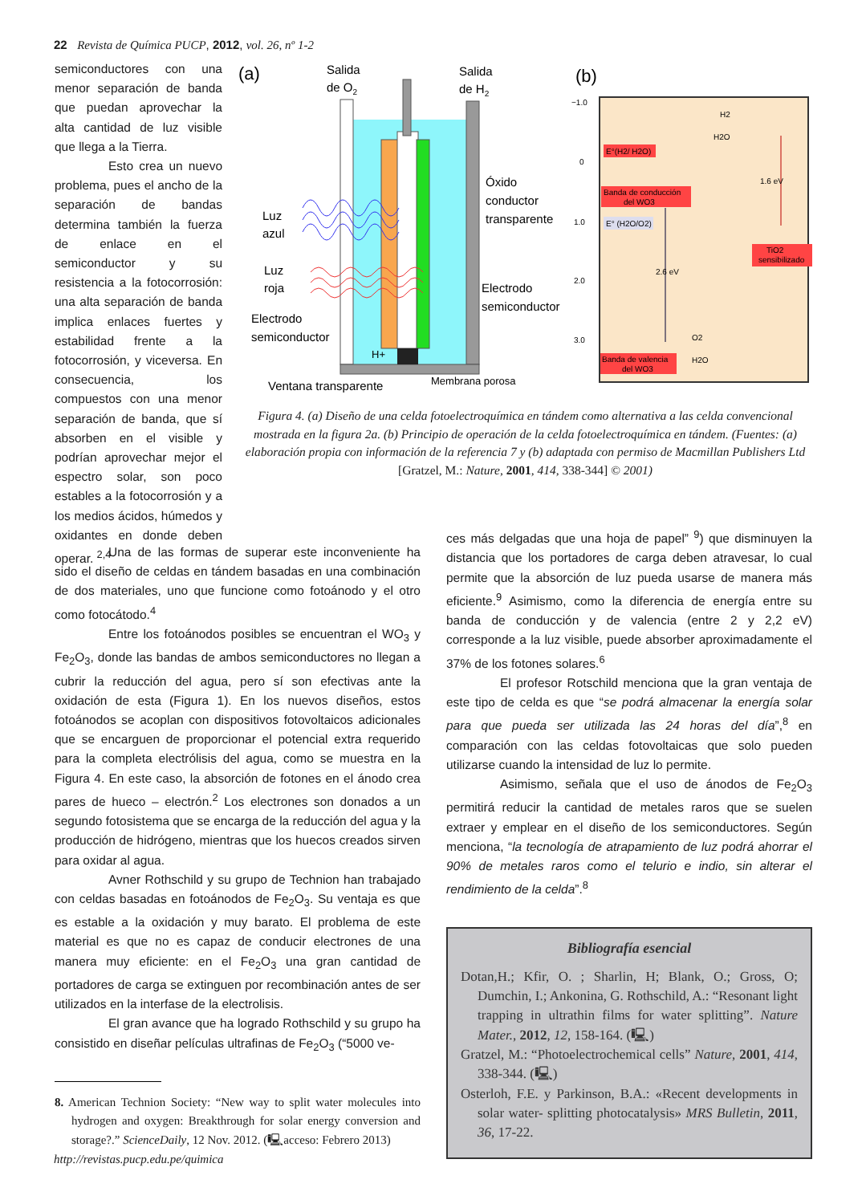22 Revista de Química PUCP, 2012, vol. 26, nº 1-2
semiconductores con una menor separación de banda que puedan aprovechar la alta cantidad de luz visible que llega a la Tierra.
Esto crea un nuevo problema, pues el ancho de la separación de bandas determina también la fuerza de enlace en el semiconductor y su resistencia a la fotocorrosión: una alta separación de banda implica enlaces fuertes y estabilidad frente a la fotocorrosión, y viceversa. En consecuencia, los compuestos con una menor separación de banda, que sí absorben en el visible y podrían aprovechar mejor el espectro solar, son poco estables a la fotocorrosión y a los medios ácidos, húmedos y oxidantes en donde deben operar. <sup>2,4</sup>
(a)
Salida
de O2
Salida
de H2
Luz
azul
Luz
roja
Óxido
conductor
transparente
Electrodo
semiconductor
Electrodo
semiconductor
H+
Ventana transparente
Membrana porosa
(b)
−1.0
0
1.0
2.0
3.0
E°(H2/ H2O)
Banda de conducción
del WO3
E° (H2O/O2)
2.6 eV
1.6 eV
TiO2
sensibilizado
H2
H2O
O2
H2O
Banda de valencia
del WO3
Figura 4. (a) Diseño de una celda fotoelectroquímica en tándem como alternativa a las celda convencional mostrada en la figura 2a. (b) Principio de operación de la celda fotoelectroquímica en tándem. (Fuentes: (a) elaboración propia con información de la referencia 7 y (b) adaptada con permiso de Macmillan Publishers Ltd [Gratzel, M.: Nature, 2001, 414, 338-344] © 2001)
Una de las formas de superar este inconveniente ha sido el diseño de celdas en tándem basadas en una combinación de dos materiales, uno que funcione como fotoánodo y el otro como fotocátodo.<sup>4</sup>
Entre los fotoánodos posibles se encuentran el WO<sub>3</sub> y Fe<sub>2</sub>O<sub>3</sub>, donde las bandas de ambos semiconductores no llegan a cubrir la reducción del agua, pero sí son efectivas ante la oxidación de esta (Figura 1). En los nuevos diseños, estos fotoánodos se acoplan con dispositivos fotovoltaicos adicionales que se encarguen de proporcionar el potencial extra requerido para la completa electrólisis del agua, como se muestra en la Figura 4. En este caso, la absorción de fotones en el ánodo crea pares de hueco – electrón.<sup>2</sup> Los electrones son donados a un segundo fotosistema que se encarga de la reducción del agua y la producción de hidrógeno, mientras que los huecos creados sirven para oxidar al agua.
Avner Rothschild y su grupo de Technion han trabajado con celdas basadas en fotoánodos de Fe<sub>2</sub>O<sub>3</sub>. Su ventaja es que es estable a la oxidación y muy barato. El problema de este material es que no es capaz de conducir electrones de una manera muy eficiente: en el Fe<sub>2</sub>O<sub>3</sub> una gran cantidad de portadores de carga se extinguen por recombinación antes de ser utilizados en la interfase de la electrolisis.
El gran avance que ha logrado Rothschild y su grupo ha consistido en diseñar películas ultrafinas de Fe<sub>2</sub>O<sub>3</sub> (“5000 ve-
8. American Technion Society: “New way to split water molecules into hydrogen and oxygen: Breakthrough for solar energy conversion and storage?.” ScienceDaily, 12 Nov. 2012. (🖳acceso: Febrero 2013)
ces más delgadas que una hoja de papel” <sup>9</sup>) que disminuyen la distancia que los portadores de carga deben atravesar, lo cual permite que la absorción de luz pueda usarse de manera más eficiente.<sup>9</sup> Asimismo, como la diferencia de energía entre su banda de conducción y de valencia (entre 2 y 2,2 eV) corresponde a la luz visible, puede absorber aproximadamente el 37% de los fotones solares.<sup>6</sup>
El profesor Rotschild menciona que la gran ventaja de este tipo de celda es que “se podrá almacenar la energía solar para que pueda ser utilizada las 24 horas del día”,<sup>8</sup> en comparación con las celdas fotovoltaicas que solo pueden utilizarse cuando la intensidad de luz lo permite.
Asimismo, señala que el uso de ánodos de Fe<sub>2</sub>O<sub>3</sub> permitirá reducir la cantidad de metales raros que se suelen extraer y emplear en el diseño de los semiconductores. Según menciona, “la tecnología de atrapamiento de luz podrá ahorrar el 90% de metales raros como el telurio e indio, sin alterar el rendimiento de la celda”.<sup>8</sup>
Bibliografía esencial
Dotan,H.; Kfir, O. ; Sharlin, H; Blank, O.; Gross, O; Dumchin, I.; Ankonina, G. Rothschild, A.: “Resonant light trapping in ultrathin films for water splitting”. Nature Mater., 2012, 12, 158-164. (🖳)
Gratzel, M.: “Photoelectrochemical cells” Nature, 2001, 414, 338-344. (🖳)
Osterloh, F.E. y Parkinson, B.A.: «Recent developments in solar water- splitting photocatalysis» MRS Bulletin, 2011, 36, 17-22.
http://revistas.pucp.edu.pe/quimica